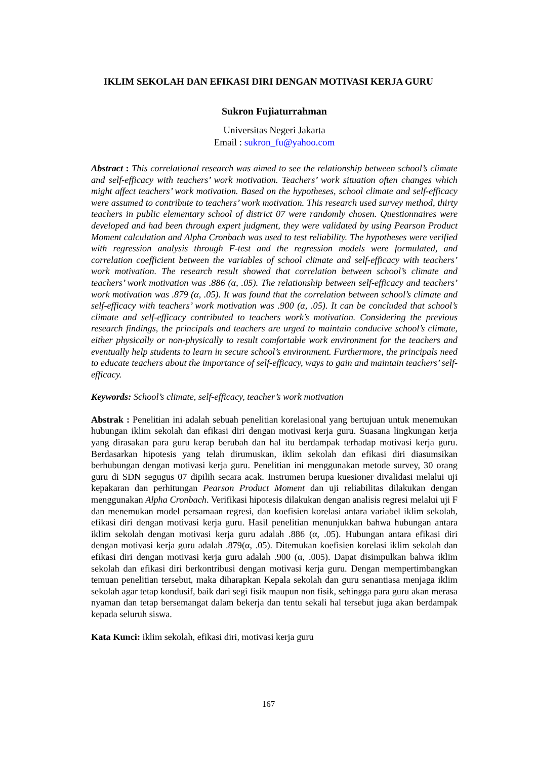IKLIM SEKOLAH DAN EFIKASI DIRI DENGAN MOTIVASI KERJA GURU
Sukron Fujiaturrahman
Universitas Negeri Jakarta
Email : sukron_fu@yahoo.com
Abstract : This correlational research was aimed to see the relationship between school’s climate and self-efficacy with teachers’ work motivation. Teachers’ work situation often changes which might affect teachers’ work motivation. Based on the hypotheses, school climate and self-efficacy were assumed to contribute to teachers’ work motivation. This research used survey method, thirty teachers in public elementary school of district 07 were randomly chosen. Questionnaires were developed and had been through expert judgment, they were validated by using Pearson Product Moment calculation and Alpha Cronbach was used to test reliability. The hypotheses were verified with regression analysis through F-test and the regression models were formulated, and correlation coefficient between the variables of school climate and self-efficacy with teachers’ work motivation. The research result showed that correlation between school’s climate and teachers’ work motivation was .886 (α, .05). The relationship between self-efficacy and teachers’ work motivation was .879 (α, .05). It was found that the correlation between school’s climate and self-efficacy with teachers’ work motivation was .900 (α, .05). It can be concluded that school’s climate and self-efficacy contributed to teachers work’s motivation. Considering the previous research findings, the principals and teachers are urged to maintain conducive school’s climate, either physically or non-physically to result comfortable work environment for the teachers and eventually help students to learn in secure school’s environment. Furthermore, the principals need to educate teachers about the importance of self-efficacy, ways to gain and maintain teachers’ self-efficacy.
Keywords: School’s climate, self-efficacy, teacher’s work motivation
Abstrak : Penelitian ini adalah sebuah penelitian korelasional yang bertujuan untuk menemukan hubungan iklim sekolah dan efikasi diri dengan motivasi kerja guru. Suasana lingkungan kerja yang dirasakan para guru kerap berubah dan hal itu berdampak terhadap motivasi kerja guru. Berdasarkan hipotesis yang telah dirumuskan, iklim sekolah dan efikasi diri diasumsikan berhubungan dengan motivasi kerja guru. Penelitian ini menggunakan metode survey, 30 orang guru di SDN segugus 07 dipilih secara acak. Instrumen berupa kuesioner divalidasi melalui uji kepakaran dan perhitungan Pearson Product Moment dan uji reliabilitas dilakukan dengan menggunakan Alpha Cronbach. Verifikasi hipotesis dilakukan dengan analisis regresi melalui uji F dan menemukan model persamaan regresi, dan koefisien korelasi antara variabel iklim sekolah, efikasi diri dengan motivasi kerja guru. Hasil penelitian menunjukkan bahwa hubungan antara iklim sekolah dengan motivasi kerja guru adalah .886 (α, .05). Hubungan antara efikasi diri dengan motivasi kerja guru adalah .879(α, .05). Ditemukan koefisien korelasi iklim sekolah dan efikasi diri dengan motivasi kerja guru adalah .900 (α, .005). Dapat disimpulkan bahwa iklim sekolah dan efikasi diri berkontribusi dengan motivasi kerja guru. Dengan mempertimbangkan temuan penelitian tersebut, maka diharapkan Kepala sekolah dan guru senantiasa menjaga iklim sekolah agar tetap kondusif, baik dari segi fisik maupun non fisik, sehingga para guru akan merasa nyaman dan tetap bersemangat dalam bekerja dan tentu sekali hal tersebut juga akan berdampak kepada seluruh siswa.
Kata Kunci: iklim sekolah, efikasi diri, motivasi kerja guru
167